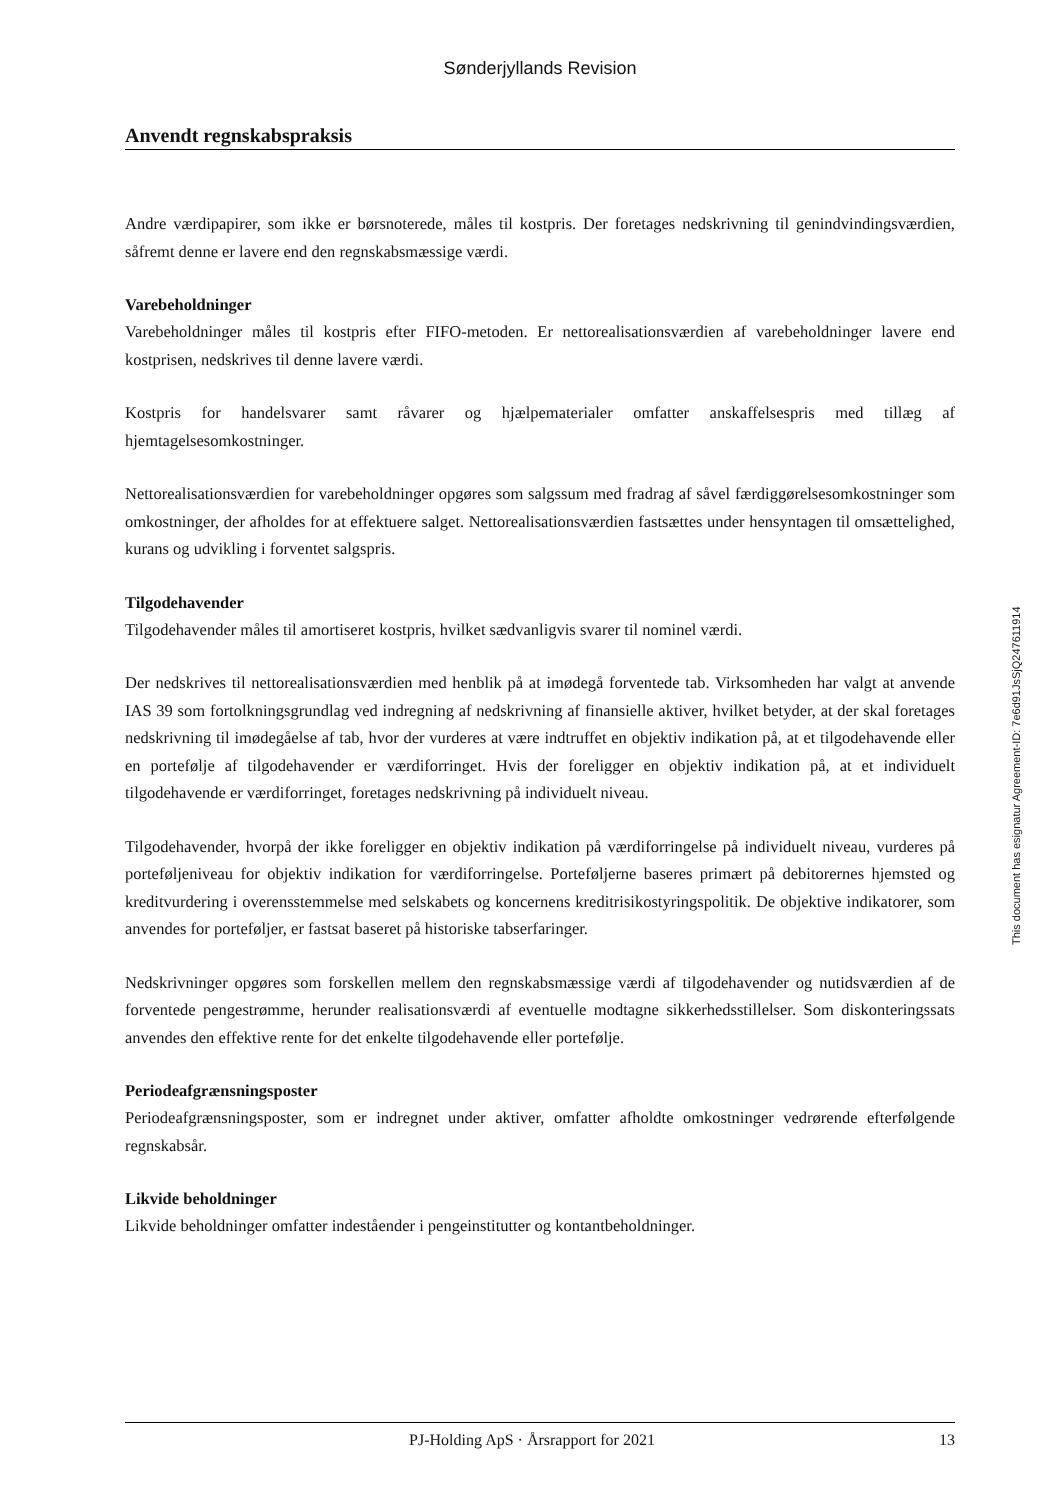Sønderjyllands Revision
Anvendt regnskabspraksis
Andre værdipapirer, som ikke er børsnoterede, måles til kostpris. Der foretages nedskrivning til genindvindingsværdien, såfremt denne er lavere end den regnskabsmæssige værdi.
Varebeholdninger
Varebeholdninger måles til kostpris efter FIFO-metoden. Er nettorealisationsværdien af varebeholdninger lavere end kostprisen, nedskrives til denne lavere værdi.
Kostpris for handelsvarer samt råvarer og hjælpematerialer omfatter anskaffelsespris med tillæg af hjemtagelsesomkostninger.
Nettorealisationsværdien for varebeholdninger opgøres som salgssum med fradrag af såvel færdiggørelsesomkostninger som omkostninger, der afholdes for at effektuere salget. Nettorealisationsværdien fastsættes under hensyntagen til omsættelighed, kurans og udvikling i forventet salgspris.
Tilgodehavender
Tilgodehavender måles til amortiseret kostpris, hvilket sædvanligvis svarer til nominel værdi.
Der nedskrives til nettorealisationsværdien med henblik på at imødegå forventede tab. Virksomheden har valgt at anvende IAS 39 som fortolkningsgrundlag ved indregning af nedskrivning af finansielle aktiver, hvilket betyder, at der skal foretages nedskrivning til imødegåelse af tab, hvor der vurderes at være indtruffet en objektiv indikation på, at et tilgodehavende eller en portefølje af tilgodehavender er værdiforringet. Hvis der foreligger en objektiv indikation på, at et individuelt tilgodehavende er værdiforringet, foretages nedskrivning på individuelt niveau.
Tilgodehavender, hvorpå der ikke foreligger en objektiv indikation på værdiforringelse på individuelt niveau, vurderes på porteføljeniveau for objektiv indikation for værdiforringelse. Porteføljerne baseres primært på debitorernes hjemsted og kreditvurdering i overensstemmelse med selskabets og koncernens kreditrisikostyringspolitik. De objektive indikatorer, som anvendes for porteføljer, er fastsat baseret på historiske tabserfaringer.
Nedskrivninger opgøres som forskellen mellem den regnskabsmæssige værdi af tilgodehavender og nutidsværdien af de forventede pengestrømme, herunder realisationsværdi af eventuelle modtagne sikkerhedsstillelser. Som diskonteringssats anvendes den effektive rente for det enkelte tilgodehavende eller portefølje.
Periodeafgrænsningsposter
Periodeafgrænsningsposter, som er indregnet under aktiver, omfatter afholdte omkostninger vedrørende efterfølgende regnskabsår.
Likvide beholdninger
Likvide beholdninger omfatter indeståender i pengeinstitutter og kontantbeholdninger.
PJ-Holding ApS · Årsrapport for 2021 13
This document has esignatur Agreement-ID: 7e6d91JsSjQ247611914